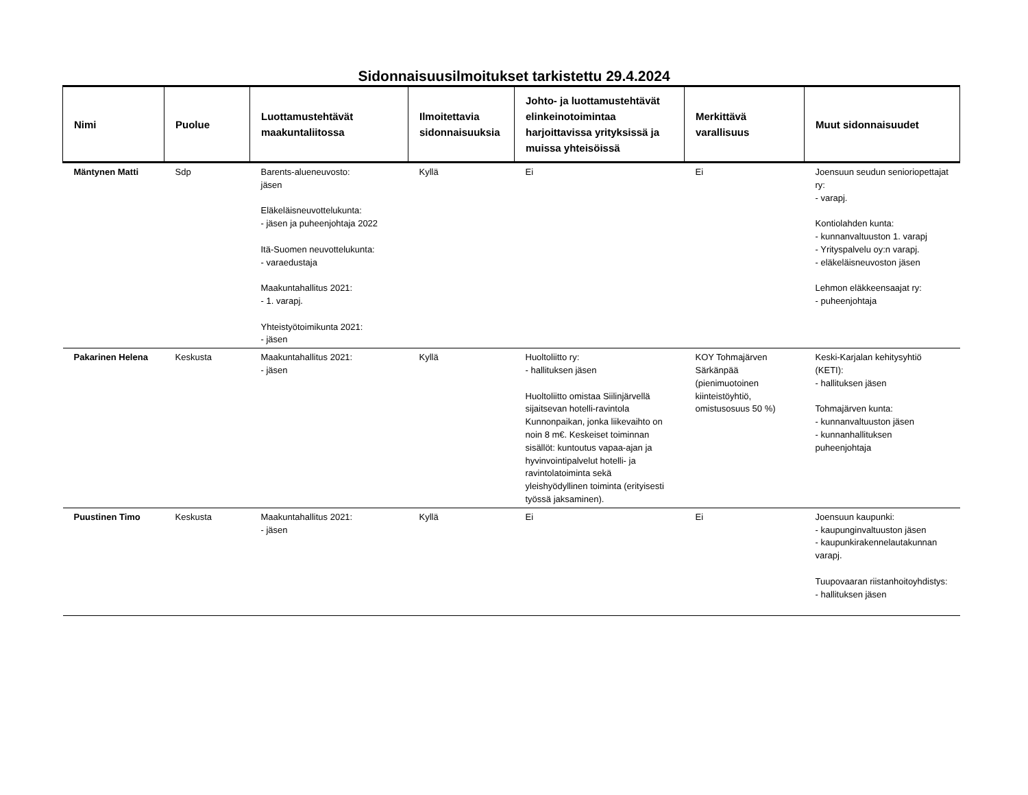Sidonnaisuusilmoitukset tarkistettu 29.4.2024
| Nimi | Puolue | Luottamustehtävät maakuntaliitossa | Ilmoitettavia sidonnaisuuksia | Johto- ja luottamustehtävät elinkeinotoimintaa harjoittavissa yrityksissä ja muissa yhteisöissä | Merkittävä varallisuus | Muut sidonnaisuudet |
| --- | --- | --- | --- | --- | --- | --- |
| Mäntynen Matti | Sdp | Barents-alueneuvosto: jäsen Eläkeläisneuvottelukunta: - jäsen ja puheenjohtaja 2022 Itä-Suomen neuvottelukunta: - varaedustaja Maakuntahallitus 2021: - 1. varapj. Yhteistyötoimikunta 2021: - jäsen | Kyllä | Ei | Ei | Joensuun seudun senioriopettajat ry: - varapj. Kontiolahden kunta: - kunnanvaltuuston 1. varapj - Yrityspalvelu oy:n varapj. - eläkeläisneuvoston jäsen Lehmon eläkkeensaajat ry: - puheenjohtaja |
| Pakarinen Helena | Keskusta | Maakuntahallitus 2021: - jäsen | Kyllä | Huoltoliitto ry: - hallituksen jäsen Huoltoliitto omistaa Siilinjärvellä sijaitsevan hotelli-ravintola Kunnonpaikan, jonka liikevaihto on noin 8 m€. Keskeiset toiminnan sisällöt: kuntoutus vapaa-ajan ja hyvinvointipalvelut hotelli- ja ravintolatoiminta sekä yleishyödyllinen toiminta (erityisesti työssä jaksaminen). | KOY Tohmajärven Särkänpää (pienimuotoinen kiinteistöyhtiö, omistusosuus 50 %) | Keski-Karjalan kehitysyhtiö (KETI): - hallituksen jäsen Tohmajärven kunta: - kunnanvaltuuston jäsen - kunnanhallituksen puheenjohtaja |
| Puustinen Timo | Keskusta | Maakuntahallitus 2021: - jäsen | Kyllä | Ei | Ei | Joensuun kaupunki: - kaupunginvaltuuston jäsen - kaupunkirakennelautakunnan varapj. Tuupovaaran riistanhoitoyhdistys: - hallituksen jäsen |